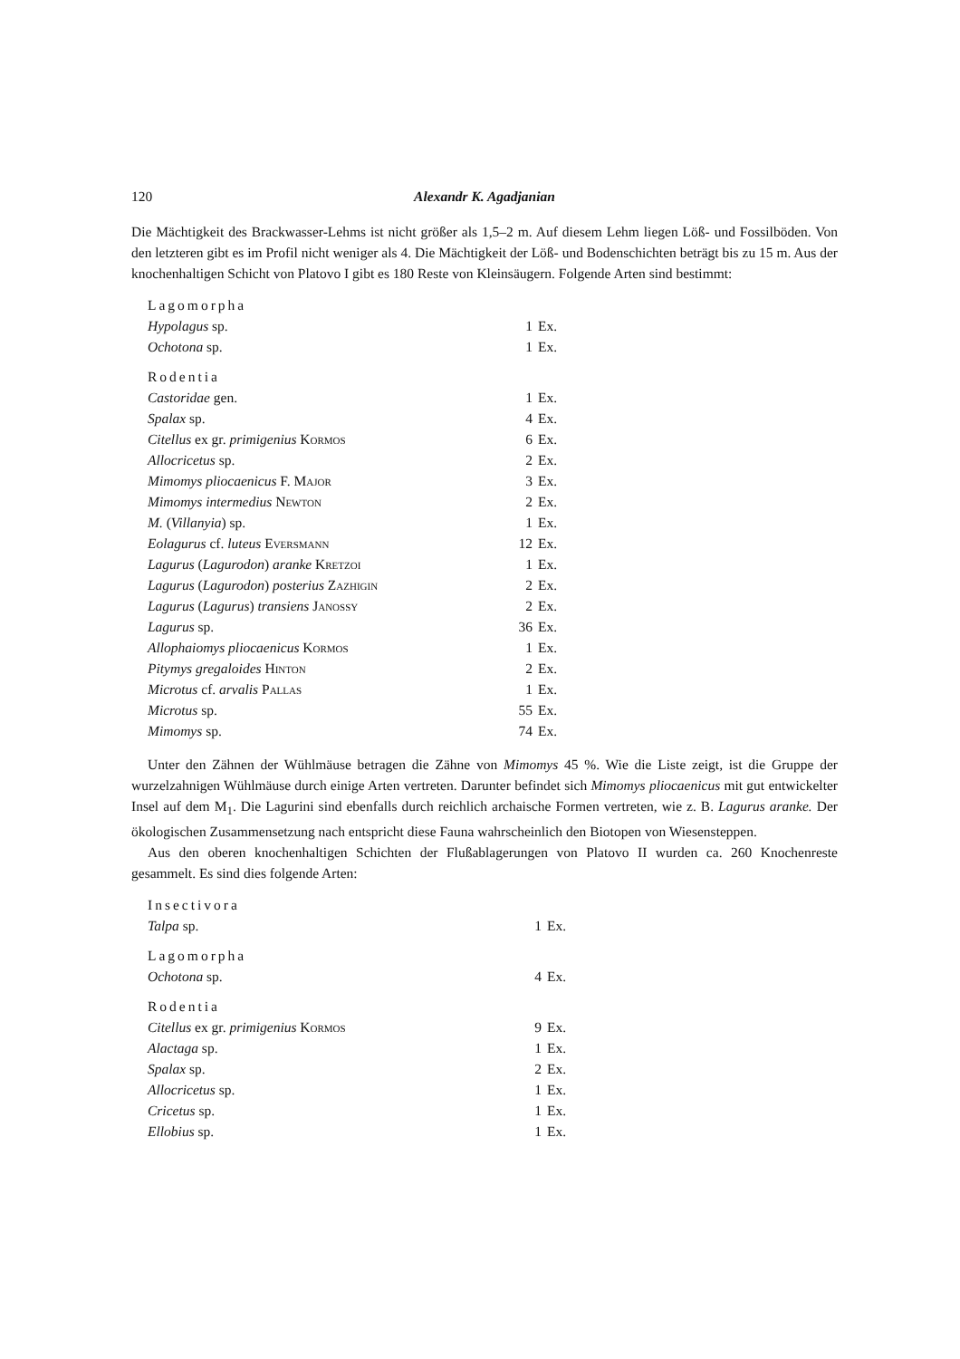120 Alexandr K. Agadjanian
Die Mächtigkeit des Brackwasser-Lehms ist nicht größer als 1,5–2 m. Auf diesem Lehm liegen Löß- und Fossilböden. Von den letzteren gibt es im Profil nicht weniger als 4. Die Mächtigkeit der Löß- und Bodenschichten beträgt bis zu 15 m. Aus der knochenhaltigen Schicht von Platovo I gibt es 180 Reste von Kleinsäugern. Folgende Arten sind bestimmt:
| Lagomorpha | | |
| Hypolagus sp. | 1 | Ex. |
| Ochotona sp. | 1 | Ex. |
| Rodentia | | |
| Castoridae gen. | 1 | Ex. |
| Spalax sp. | 4 | Ex. |
| Citellus ex gr. primigenius Kormos | 6 | Ex. |
| Allocricetus sp. | 2 | Ex. |
| Mimomys pliocaenicus F. Major | 3 | Ex. |
| Mimomys intermedius Newton | 2 | Ex. |
| M. ( Villanyia ) sp. | 1 | Ex. |
| Eolagurus cf. luteus Eversmann | 12 | Ex. |
| Lagurus ( Lagurodon ) aranke Kretzoi | 1 | Ex. |
| Lagurus ( Lagurodon ) posterius Zazhigin | 2 | Ex. |
| Lagurus ( Lagurus ) transiens Janossy | 2 | Ex. |
| Lagurus sp. | 36 | Ex. |
| Allophaiomys pliocaenicus Kormos | 1 | Ex. |
| Pitymys gregaloides Hinton | 2 | Ex. |
| Microtus cf. arvalis Pallas | 1 | Ex. |
| Microtus sp. | 55 | Ex. |
| Mimomys sp. | 74 | Ex. |
Unter den Zähnen der Wühlmäuse betragen die Zähne von Mimomys 45 %. Wie die Liste zeigt, ist die Gruppe der wurzelzahnigen Wühlmäuse durch einige Arten vertreten. Darunter befindet sich Mimomys pliocaenicus mit gut entwickelter Insel auf dem M<sub>1</sub>. Die Lagurini sind ebenfalls durch reichlich archaische Formen vertreten, wie z. B. Lagurus aranke. Der ökologischen Zusammensetzung nach entspricht diese Fauna wahrscheinlich den Biotopen von Wiesensteppen.
Aus den oberen knochenhaltigen Schichten der Flußablagerungen von Platovo II wurden ca. 260 Knochenreste gesammelt. Es sind dies folgende Arten:
| Insectivora | | |
| Talpa sp. | 1 | Ex. |
| Lagomorpha | | |
| Ochotona sp. | 4 | Ex. |
| Rodentia | | |
| Citellus ex gr. primigenius Kormos | 9 | Ex. |
| Alactaga sp. | 1 | Ex. |
| Spalax sp. | 2 | Ex. |
| Allocricetus sp. | 1 | Ex. |
| Cricetus sp. | 1 | Ex. |
| Ellobius sp. | 1 | Ex. |